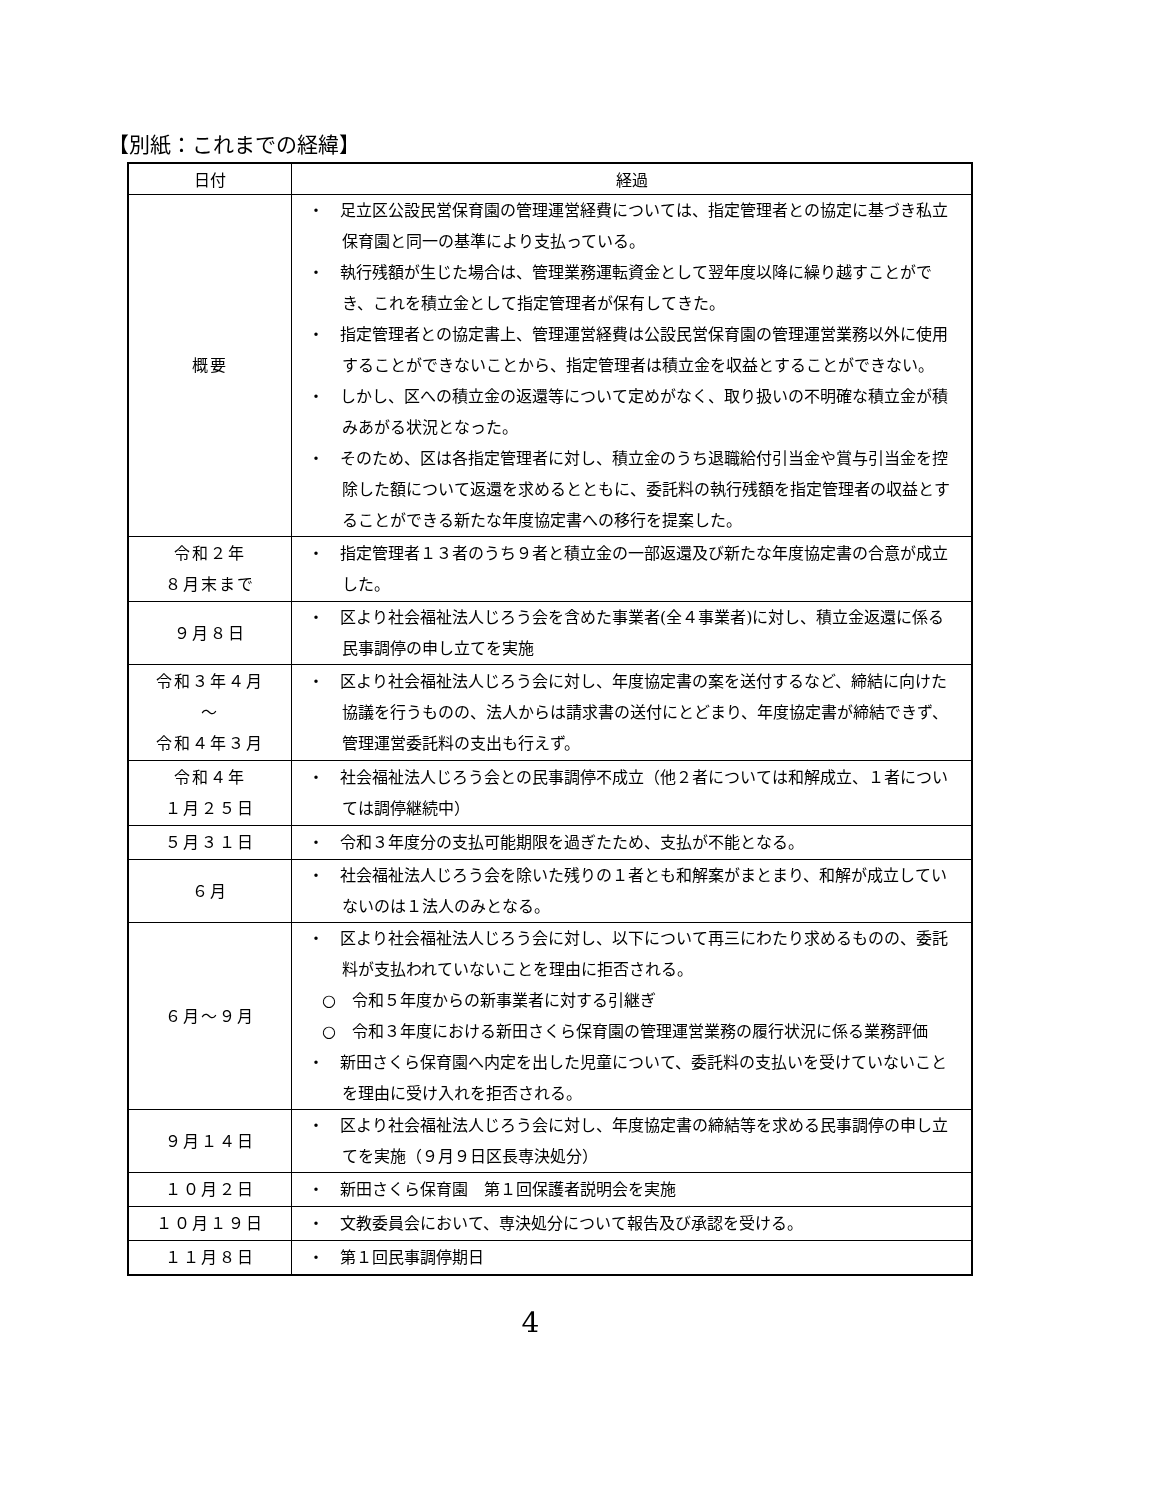【別紙：これまでの経緯】
| 日付 | 経過 |
| --- | --- |
| 概要 | ・ 足立区公設民営保育園の管理運営経費については、指定管理者との協定に基づき私立保育園と同一の基準により支払っている。 ・ 執行残額が生じた場合は、管理業務運転資金として翌年度以降に繰り越すことができ、これを積立金として指定管理者が保有してきた。 ・ 指定管理者との協定書上、管理運営経費は公設民営保育園の管理運営業務以外に使用することができないことから、指定管理者は積立金を収益とすることができない。 ・ しかし、区への積立金の返還等について定めがなく、取り扱いの不明確な積立金が積みあがる状況となった。 ・ そのため、区は各指定管理者に対し、積立金のうち退職給付引当金や賞与引当金を控除した額について返還を求めるとともに、委託料の執行残額を指定管理者の収益とすることができる新たな年度協定書への移行を提案した。 |
| 令和２年 ８月末まで | ・ 指定管理者１３者のうち９者と積立金の一部返還及び新たな年度協定書の合意が成立した。 |
| ９月８日 | ・ 区より社会福祉法人じろう会を含めた事業者(全４事業者)に対し、積立金返還に係る民事調停の申し立てを実施 |
| 令和３年４月 ～ 令和４年３月 | ・ 区より社会福祉法人じろう会に対し、年度協定書の案を送付するなど、締結に向けた協議を行うものの、法人からは請求書の送付にとどまり、年度協定書が締結できず、管理運営委託料の支出も行えず。 |
| 令和４年 １月２５日 | ・ 社会福祉法人じろう会との民事調停不成立（他２者については和解成立、１者については調停継続中） |
| ５月３１日 | ・ 令和３年度分の支払可能期限を過ぎたため、支払が不能となる。 |
| ６月 | ・ 社会福祉法人じろう会を除いた残りの１者とも和解案がまとまり、和解が成立していないのは１法人のみとなる。 |
| ６月～９月 | ・ 区より社会福祉法人じろう会に対し、以下について再三にわたり求めるものの、委託料が支払われていないことを理由に拒否される。 ○ 令和５年度からの新事業者に対する引継ぎ ○ 令和３年度における新田さくら保育園の管理運営業務の履行状況に係る業務評価 ・ 新田さくら保育園へ内定を出した児童について、委託料の支払いを受けていないことを理由に受け入れを拒否される。 |
| ９月１４日 | ・ 区より社会福祉法人じろう会に対し、年度協定書の締結等を求める民事調停の申し立てを実施（９月９日区長専決処分） |
| １０月２日 | ・ 新田さくら保育園 第１回保護者説明会を実施 |
| １０月１９日 | ・ 文教委員会において、専決処分について報告及び承認を受ける。 |
| １１月８日 | ・ 第１回民事調停期日 |
4